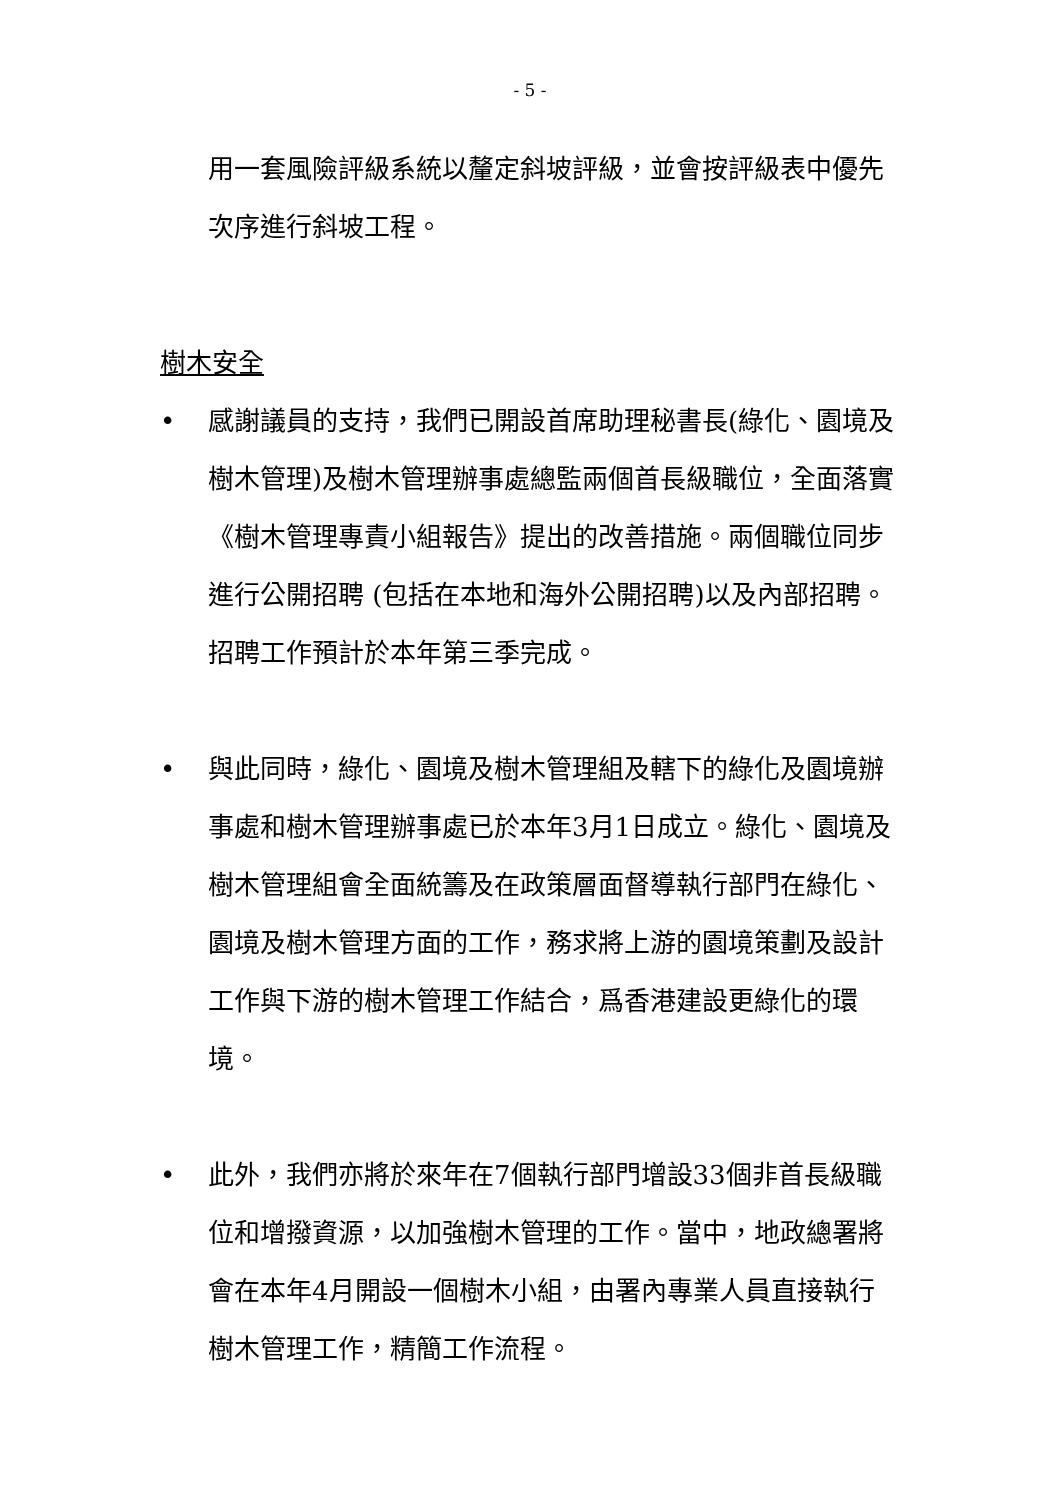- 5 -
用一套風險評級系統以釐定斜坡評級，並會按評級表中優先次序進行斜坡工程。
樹木安全
• 感謝議員的支持，我們已開設首席助理秘書長(綠化、園境及樹木管理)及樹木管理辦事處總監兩個首長級職位，全面落實《樹木管理專責小組報告》提出的改善措施。兩個職位同步進行公開招聘 (包括在本地和海外公開招聘)以及內部招聘。招聘工作預計於本年第三季完成。
• 與此同時，綠化、園境及樹木管理組及轄下的綠化及園境辦事處和樹木管理辦事處已於本年3月1日成立。綠化、園境及樹木管理組會全面統籌及在政策層面督導執行部門在綠化、園境及樹木管理方面的工作，務求將上游的園境策劃及設計工作與下游的樹木管理工作結合，爲香港建設更綠化的環境。
• 此外，我們亦將於來年在7個執行部門增設33個非首長級職位和增撥資源，以加強樹木管理的工作。當中，地政總署將會在本年4月開設一個樹木小組，由署內專業人員直接執行樹木管理工作，精簡工作流程。